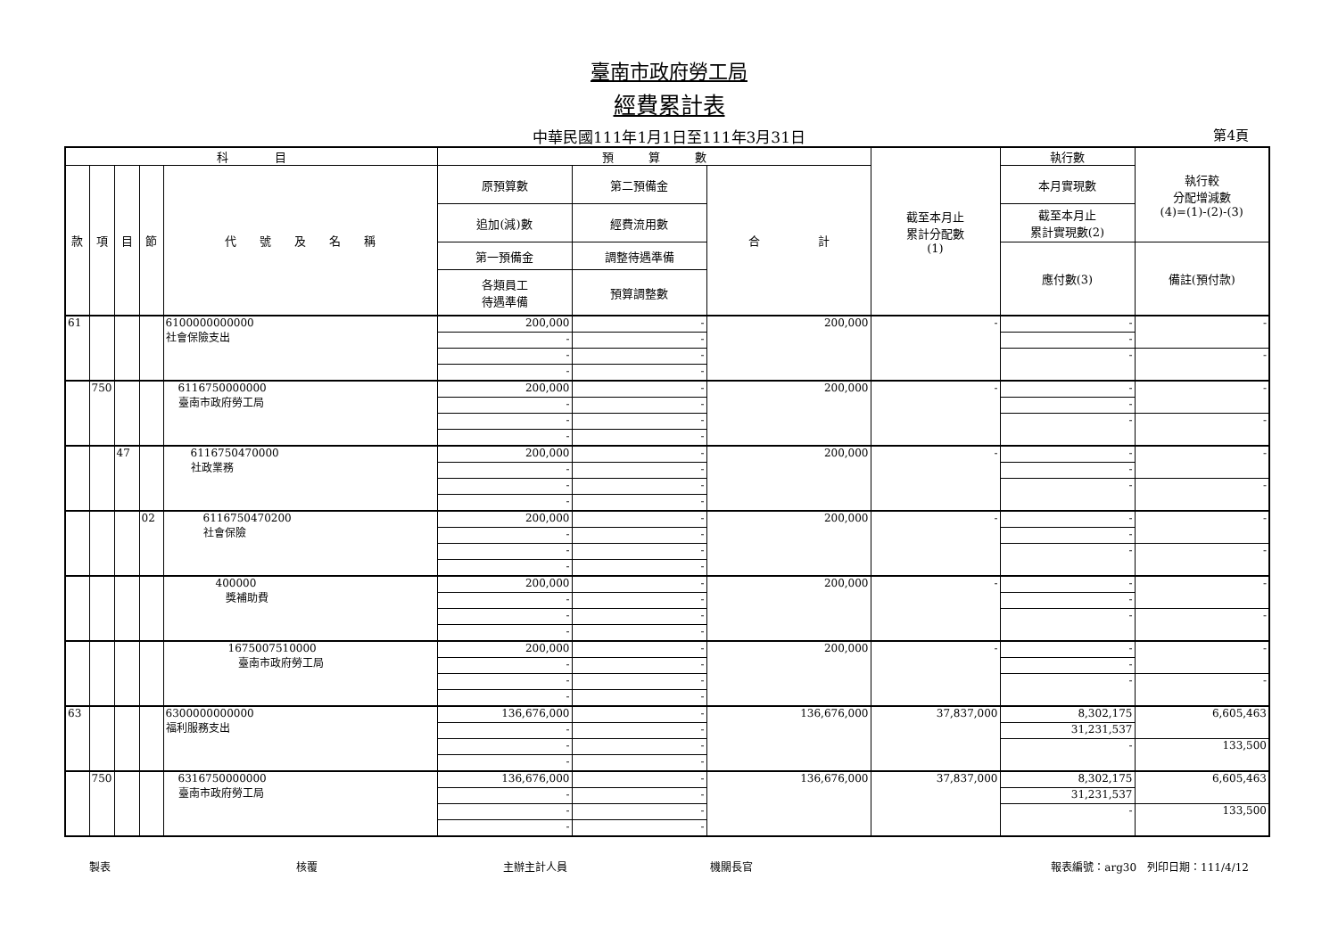臺南市政府勞工局
經費累計表
中華民國111年1月1日至111年3月31日 第4頁
| 科 目 | | | | | 預 算 數 | | | 截至本月止 累計分配數 (1) | 執行數 | 執行較 分配增減數 (4)=(1)-(2)-(3) |
| --- | --- | --- | --- | --- | --- | --- | --- | --- | --- | --- |
| 款 | 項 | 目 | 節 | 代 號 及 名 稱 | 原預算數 | 第二預備金 | 合 計 | | 本月實現數 | |
| | | | | | 追加(減)數 | 經費流用數 | | | 截至本月止 累計實現數(2) | |
| | | | | | 第一預備金 | 調整待遇準備 | | | 應付數(3) | 備註(預付款) |
| | | | | | 各類員工 待遇準備 | 預算調整數 | | | | |
| 61 | | | | 6100000000000 社會保險支出 | 200,000 | - | 200,000 | - | - | - |
| | | | | | - | - | | | - | |
| | | | | | - | - | | | - | - |
| | | | | | - | - | | | | |
| | 750 | | | 6116750000000 臺南市政府勞工局 | 200,000 | - | 200,000 | - | - | - |
| | | | | | - | - | | | - | |
| | | | | | - | - | | | - | - |
| | | | | | - | - | | | | |
| | | 47 | | 6116750470000 社政業務 | 200,000 | - | 200,000 | - | - | - |
| | | | | | - | - | | | - | |
| | | | | | - | - | | | - | - |
| | | | | | - | - | | | | |
| | | | 02 | 6116750470200 社會保險 | 200,000 | - | 200,000 | - | - | - |
| | | | | | - | - | | | - | |
| | | | | | - | - | | | - | - |
| | | | | | - | - | | | | |
| | | | | 400000 獎補助費 | 200,000 | - | 200,000 | - | - | - |
| | | | | | - | - | | | - | |
| | | | | | - | - | | | - | - |
| | | | | | - | - | | | | |
| | | | | 1675007510000 臺南市政府勞工局 | 200,000 | - | 200,000 | - | - | - |
| | | | | | - | - | | | - | |
| | | | | | - | - | | | - | - |
| | | | | | - | - | | | | |
| 63 | | | | 6300000000000 福利服務支出 | 136,676,000 | - | 136,676,000 | 37,837,000 | 8,302,175 | 6,605,463 |
| | | | | | - | - | | | 31,231,537 | |
| | | | | | - | - | | | - | 133,500 |
| | | | | | - | - | | | | |
| | 750 | | | 6316750000000 臺南市政府勞工局 | 136,676,000 | - | 136,676,000 | 37,837,000 | 8,302,175 | 6,605,463 |
| | | | | | - | - | | | 31,231,537 | |
| | | | | | - | - | | | - | 133,500 |
| | | | | | - | - | | | | |
製表 核覆 主辦主計人員 機關長官 報表編號：arg30　列印日期：111/4/12